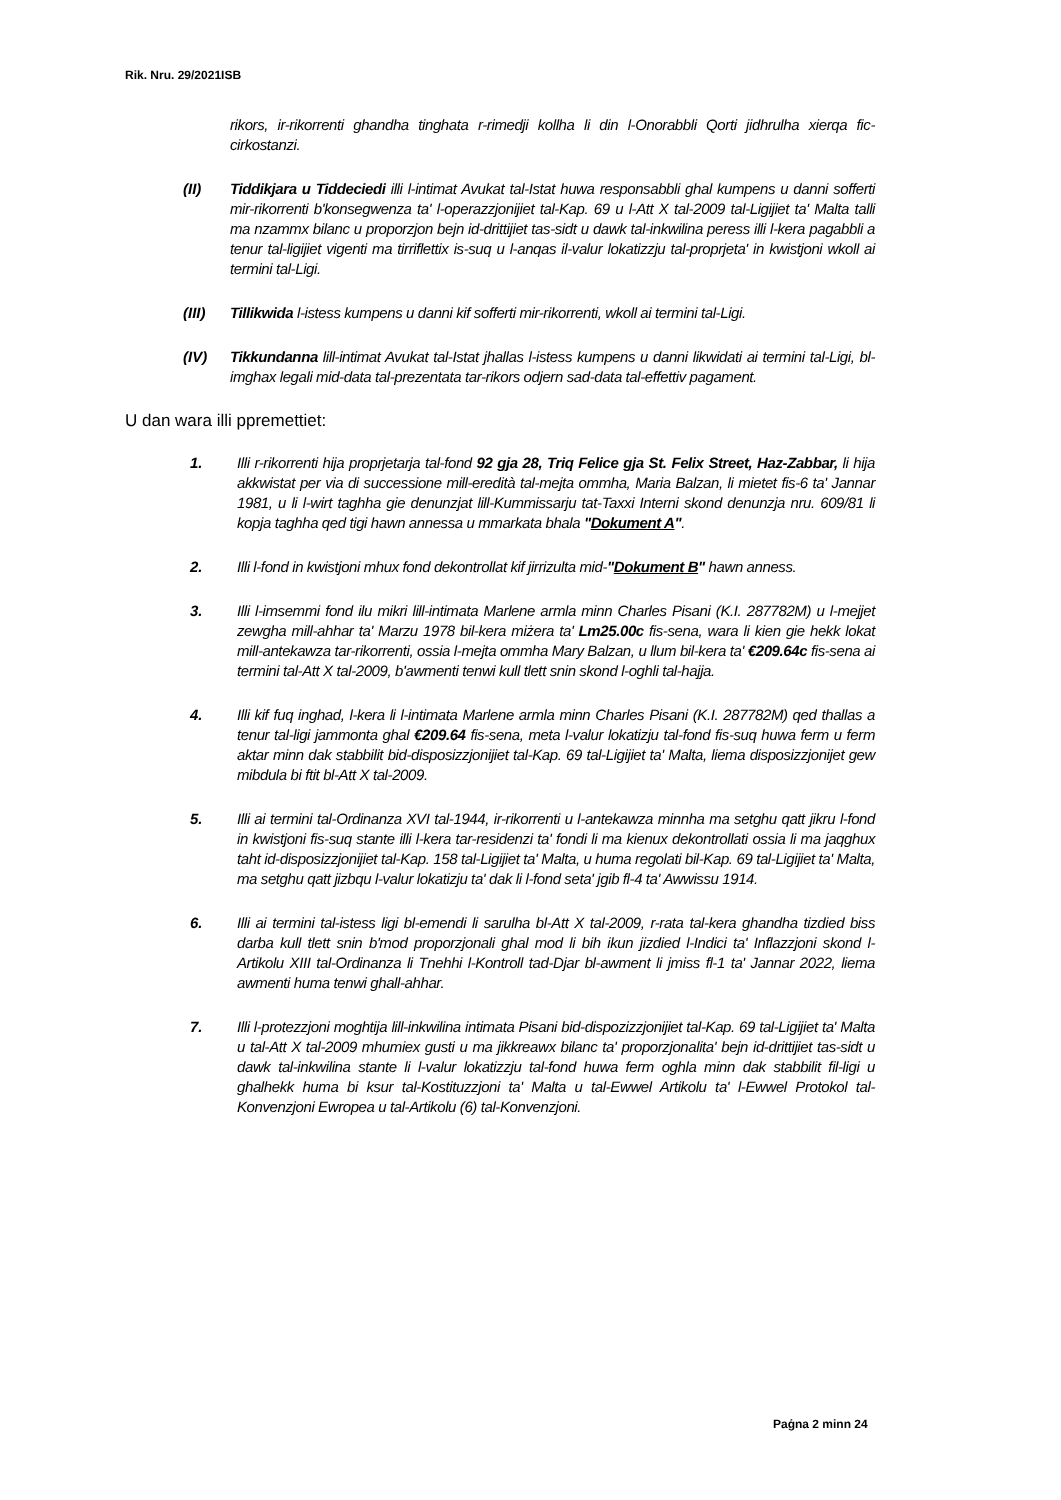Rik. Nru. 29/2021ISB
rikors, ir-rikorrenti ghandha tinghata r-rimedji kollha li din l-Onorabbli Qorti jidhrulha xierqa fic-cirkostanzi.
(II) Tiddikjara u Tiddeciedi illi l-intimat Avukat tal-Istat huwa responsabbli ghal kumpens u danni sofferti mir-rikorrenti b'konsegwenza ta' l-operazzjonijiet tal-Kap. 69 u l-Att X tal-2009 tal-Ligijiet ta' Malta talli ma nzammx bilanc u proporzjon bejn id-drittijiet tas-sidt u dawk tal-inkwilina peress illi l-kera pagabbli a tenur tal-ligijiet vigenti ma tirriflettix is-suq u l-anqas il-valur lokatizzju tal-proprjeta' in kwistjoni wkoll ai termini tal-Ligi.
(III) Tillikwida l-istess kumpens u danni kif sofferti mir-rikorrenti, wkoll ai termini tal-Ligi.
(IV) Tikkundanna lill-intimat Avukat tal-Istat jhallas l-istess kumpens u danni likwidati ai termini tal-Ligi, bl-imghax legali mid-data tal-prezentata tar-rikors odjern sad-data tal-effettiv pagament.
U dan wara illi ppremettiet:
1. Illi r-rikorrenti hija proprjetarja tal-fond 92 gja 28, Triq Felice gja St. Felix Street, Haz-Zabbar, li hija akkwistat per via di successione mill-eredità tal-mejta ommha, Maria Balzan, li mietet fis-6 ta' Jannar 1981, u li l-wirt taghha gie denunzjat lill-Kummissarju tat-Taxxi Interni skond denunzja nru. 609/81 li kopja taghha qed tigi hawn annessa u mmarkata bhala "Dokument A".
2. Illi l-fond in kwistjoni mhux fond dekontrollat kif jirrizulta mid-"Dokument B" hawn anness.
3. Illi l-imsemmi fond ilu mikri lill-intimata Marlene armla minn Charles Pisani (K.I. 287782M) u l-mejjet zewgha mill-ahhar ta' Marzu 1978 bil-kera miżera ta' Lm25.00c fis-sena, wara li kien gie hekk lokat mill-antekawza tar-rikorrenti, ossia l-mejta ommha Mary Balzan, u llum bil-kera ta' €209.64c fis-sena ai termini tal-Att X tal-2009, b'awmenti tenwi kull tlett snin skond l-oghli tal-hajja.
4. Illi kif fuq inghad, l-kera li l-intimata Marlene armla minn Charles Pisani (K.I. 287782M) qed thallas a tenur tal-ligi jammonta ghal €209.64 fis-sena, meta l-valur lokatizju tal-fond fis-suq huwa ferm u ferm aktar minn dak stabbilit bid-disposizzjonijiet tal-Kap. 69 tal-Ligijiet ta' Malta, liema disposizzjonijet gew mibdula bi ftit bl-Att X tal-2009.
5. Illi ai termini tal-Ordinanza XVI tal-1944, ir-rikorrenti u l-antekawza minnha ma setghu qatt jikru l-fond in kwistjoni fis-suq stante illi l-kera tar-residenzi ta' fondi li ma kienux dekontrollati ossia li ma jaqghux taht id-disposizzjonijiet tal-Kap. 158 tal-Ligijiet ta' Malta, u huma regolati bil-Kap. 69 tal-Ligijiet ta' Malta, ma setghu qatt jizbqu l-valur lokatizju ta' dak li l-fond seta' jgib fl-4 ta' Awwissu 1914.
6. Illi ai termini tal-istess ligi bl-emendi li sarulha bl-Att X tal-2009, r-rata tal-kera ghandha tizdied biss darba kull tlett snin b'mod proporzjonali ghal mod li bih ikun jizdied l-Indici ta' Inflazzjoni skond l-Artikolu XIII tal-Ordinanza li Tnehhi l-Kontroll tad-Djar bl-awment li jmiss fl-1 ta' Jannar 2022, liema awmenti huma tenwi ghall-ahhar.
7. Illi l-protezzjoni moghtija lill-inkwilina intimata Pisani bid-dispozizzjonijiet tal-Kap. 69 tal-Ligijiet ta' Malta u tal-Att X tal-2009 mhumiex gusti u ma jikkreawx bilanc ta' proporzjonalita' bejn id-drittijiet tas-sidt u dawk tal-inkwilina stante li l-valur lokatizzju tal-fond huwa ferm oghla minn dak stabbilit fil-ligi u ghalhekk huma bi ksur tal-Kostituzzjoni ta' Malta u tal-Ewwel Artikolu ta' l-Ewwel Protokol tal-Konvenzjoni Ewropea u tal-Artikolu (6) tal-Konvenzjoni.
Paġna 2 minn 24